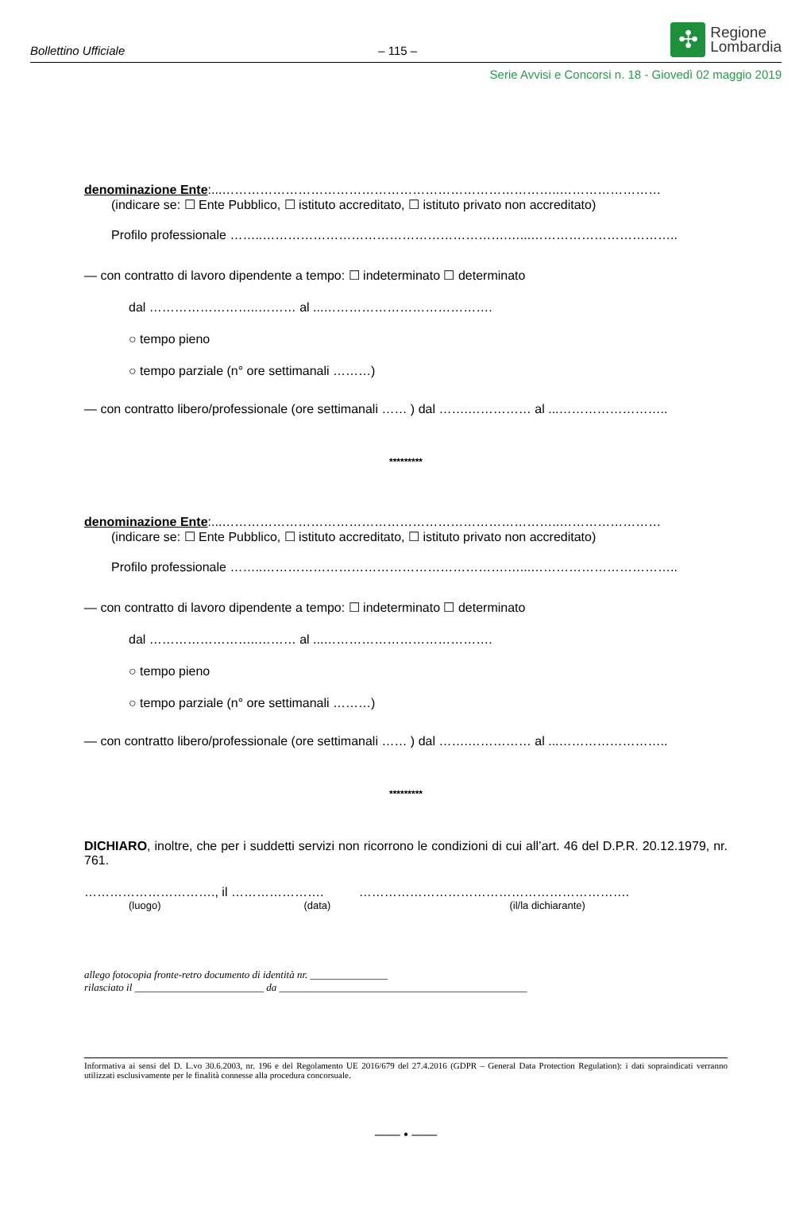Bollettino Ufficiale – 115 –
✣
Regione
Lombardia
Serie Avvisi e Concorsi n. 18 - Giovedì 02 maggio 2019
denominazione Ente:...……………………………………………………………………..……………………
(indicare se: ☐ Ente Pubblico, ☐ istituto accreditato, ☐ istituto privato non accreditato)
Profilo professionale ……..………………………………………………….…...……………………………..
— con contratto di lavoro dipendente a tempo: ☐ indeterminato ☐ determinato
dal ……………………..……… al ...………………………………….
○ tempo pieno
○ tempo parziale (n° ore settimanali ………)
— con contratto libero/professionale (ore settimanali …… ) dal …….…………… al ...……………………..
*********
denominazione Ente:...……………………………………………………………………..……………………
(indicare se: ☐ Ente Pubblico, ☐ istituto accreditato, ☐ istituto privato non accreditato)
Profilo professionale ……..………………………………………………….…...……………………………..
— con contratto di lavoro dipendente a tempo: ☐ indeterminato ☐ determinato
dal ……………………..……… al ...………………………………….
○ tempo pieno
○ tempo parziale (n° ore settimanali ………)
— con contratto libero/professionale (ore settimanali …… ) dal …….…………… al ...……………………..
*********
DICHIARO, inoltre, che per i suddetti servizi non ricorrono le condizioni di cui all’art. 46 del D.P.R. 20.12.1979, nr. 761.
…………………………., il …………………. ……………………………………………………….
(luogo) (data) (il/la dichiarante)
allego fotocopia fronte-retro documento di identità nr. _______________
rilasciato il _________________________ da ________________________________________________
Informativa ai sensi del D. L.vo 30.6.2003, nr. 196 e del Regolamento UE 2016/679 del 27.4.2016 (GDPR – General Data Protection Regulation): i dati sopraindicati verranno utilizzati esclusivamente per le finalità connesse alla procedura concorsuale.
—— • ——